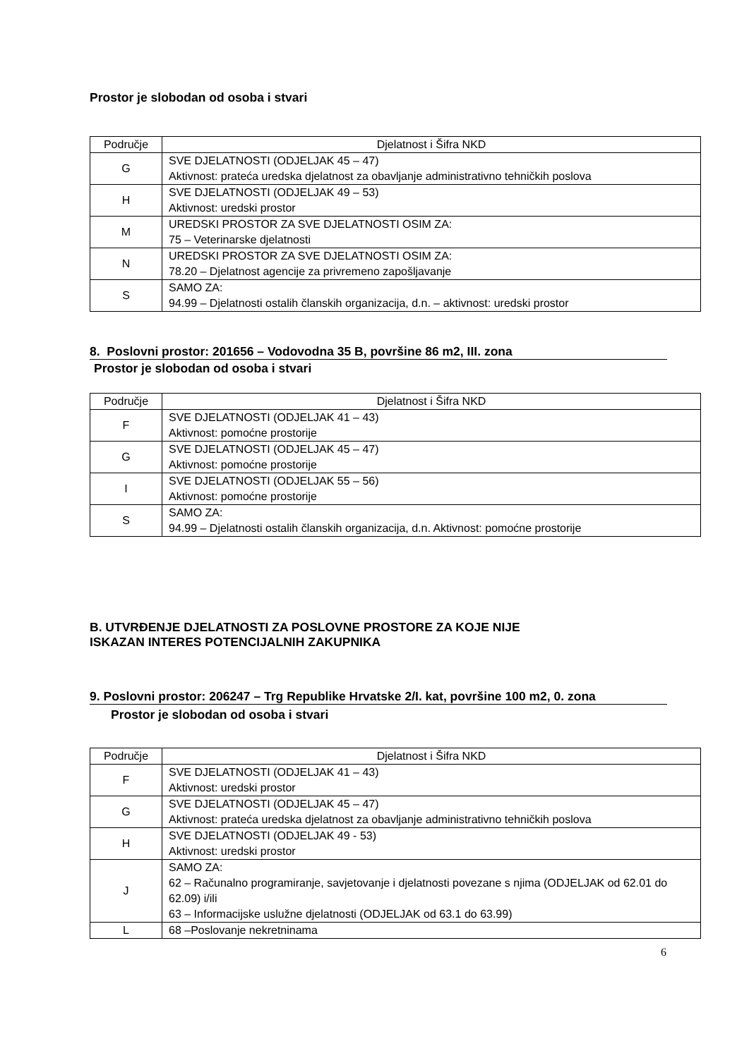Prostor je slobodan od osoba i stvari
| Područje | Djelatnost i Šifra NKD |
| --- | --- |
| G | SVE DJELATNOSTI (ODJELJAK 45 – 47) Aktivnost: prateća uredska djelatnost za obavljanje administrativno tehničkih poslova |
| H | SVE DJELATNOSTI (ODJELJAK 49 – 53) Aktivnost: uredski prostor |
| M | UREDSKI PROSTOR ZA SVE DJELATNOSTI OSIM ZA: 75 – Veterinarske djelatnosti |
| N | UREDSKI PROSTOR ZA SVE DJELATNOSTI OSIM ZA: 78.20 – Djelatnost agencije za privremeno zapošljavanje |
| S | SAMO ZA: 94.99 – Djelatnosti ostalih članskih organizacija, d.n. – aktivnost: uredski prostor |
8. Poslovni prostor: 201656 – Vodovodna 35 B, površine 86 m2, III. zona
Prostor je slobodan od osoba i stvari
| Područje | Djelatnost i Šifra NKD |
| --- | --- |
| F | SVE DJELATNOSTI (ODJELJAK 41 – 43) Aktivnost: pomoćne prostorije |
| G | SVE DJELATNOSTI (ODJELJAK 45 – 47) Aktivnost: pomoćne prostorije |
| I | SVE DJELATNOSTI (ODJELJAK 55 – 56) Aktivnost: pomoćne prostorije |
| S | SAMO ZA: 94.99 – Djelatnosti ostalih članskih organizacija, d.n. Aktivnost: pomoćne prostorije |
B. UTVRĐENJE DJELATNOSTI ZA POSLOVNE PROSTORE ZA KOJE NIJE
ISKAZAN INTERES POTENCIJALNIH ZAKUPNIKA
9. Poslovni prostor: 206247 – Trg Republike Hrvatske 2/I. kat, površine 100 m2, 0. zona
Prostor je slobodan od osoba i stvari
| Područje | Djelatnost i Šifra NKD |
| --- | --- |
| F | SVE DJELATNOSTI (ODJELJAK 41 – 43) Aktivnost: uredski prostor |
| G | SVE DJELATNOSTI (ODJELJAK 45 – 47) Aktivnost: prateća uredska djelatnost za obavljanje administrativno tehničkih poslova |
| H | SVE DJELATNOSTI (ODJELJAK 49 - 53) Aktivnost: uredski prostor |
| J | SAMO ZA: 62 – Računalno programiranje, savjetovanje i djelatnosti povezane s njima (ODJELJAK od 62.01 do 62.09) i/ili 63 – Informacijske uslužne djelatnosti (ODJELJAK od 63.1 do 63.99) |
| L | 68 –Poslovanje nekretninama |
6